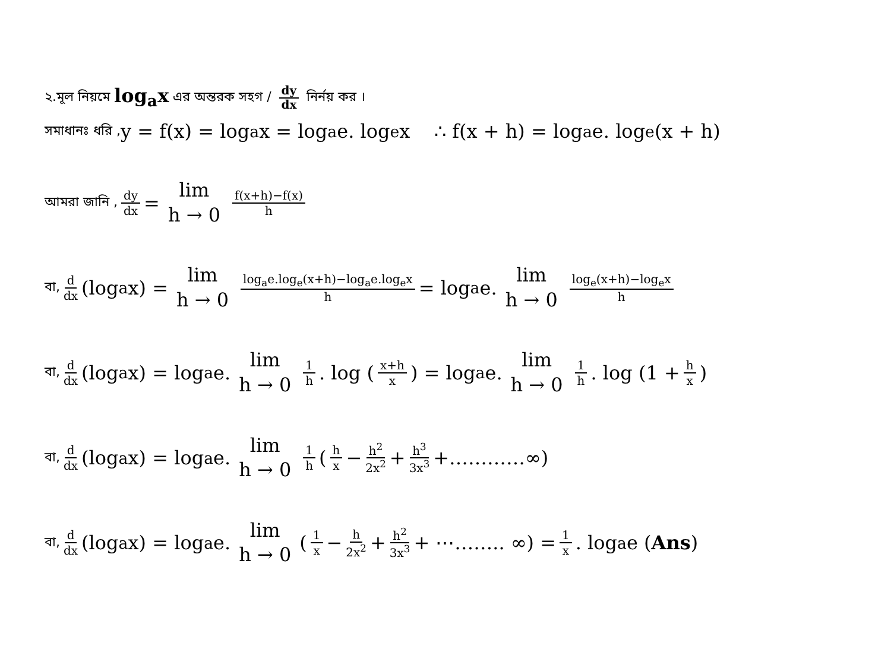২.মূল নিয়মে log<sub>a</sub>x এর অন্তরক সহগ / dy dx নির্নয় কর ।
সমাধানঃ ধরি , y = f(x) = log<sub>a</sub>x = log<sub>a</sub>e. log<sub>e</sub>x ∴ f(x + h) = log<sub>a</sub>e. log<sub>e</sub>(x + h)
আমরা জানি , dy dx = lim h → 0 f(x+h)−f(x) h
বা, d dx (log<sub>a</sub>x) = lim h → 0 log<sub>a</sub>e.log<sub>e</sub>(x+h)−log<sub>a</sub>e.log<sub>e</sub>x h = log<sub>a</sub>e. lim h → 0 log<sub>e</sub>(x+h)−log<sub>e</sub>x h
বা, d dx (log<sub>a</sub>x) = log<sub>a</sub>e. lim h → 0 1 h. log (x+h x) = log<sub>a</sub>e. lim h → 0 1 h. log (1 + h x)
বা, d dx (log<sub>a</sub>x) = log<sub>a</sub>e. lim h → 0 1 h (h x − h<sup>2</sup> 2x<sup>2</sup> + h<sup>3</sup> 3x<sup>3</sup> +…………∞)
বা, d dx (log<sub>a</sub>x) = log<sub>a</sub>e. lim h → 0 (1 x − h 2x<sup>2</sup> + h<sup>2</sup> 3x<sup>3</sup> + ⋯…….. ∞) = 1 x. log<sub>a</sub>e (Ans)